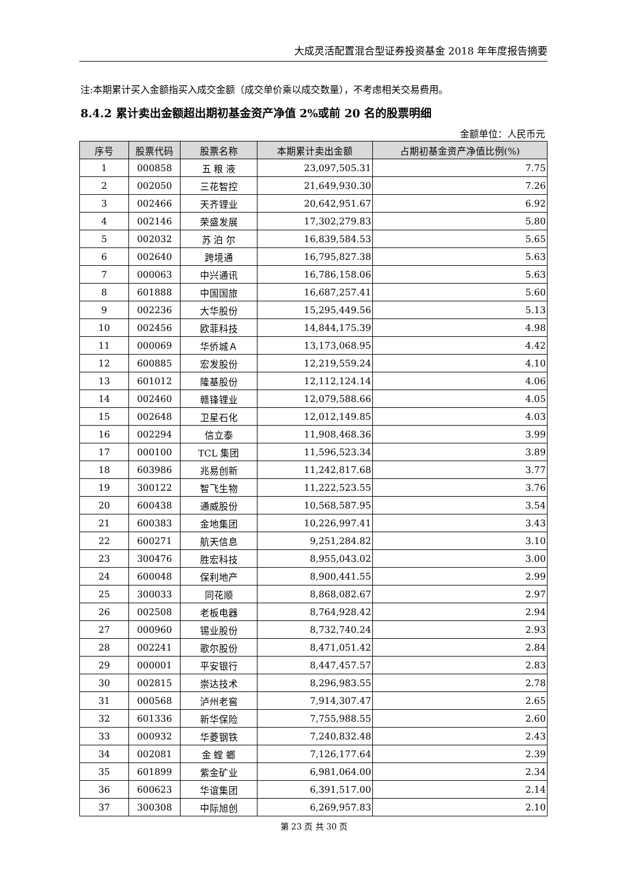大成灵活配置混合型证券投资基金 2018 年年度报告摘要
注:本期累计买入金额指买入成交金额（成交单价乘以成交数量），不考虑相关交易费用。
8.4.2 累计卖出金额超出期初基金资产净值 2%或前 20 名的股票明细
金额单位：人民币元
| 序号 | 股票代码 | 股票名称 | 本期累计卖出金额 | 占期初基金资产净值比例(%) |
| --- | --- | --- | --- | --- |
| 1 | 000858 | 五 粮 液 | 23,097,505.31 | 7.75 |
| 2 | 002050 | 三花智控 | 21,649,930.30 | 7.26 |
| 3 | 002466 | 天齐锂业 | 20,642,951.67 | 6.92 |
| 4 | 002146 | 荣盛发展 | 17,302,279.83 | 5.80 |
| 5 | 002032 | 苏 泊 尔 | 16,839,584.53 | 5.65 |
| 6 | 002640 | 跨境通 | 16,795,827.38 | 5.63 |
| 7 | 000063 | 中兴通讯 | 16,786,158.06 | 5.63 |
| 8 | 601888 | 中国国旅 | 16,687,257.41 | 5.60 |
| 9 | 002236 | 大华股份 | 15,295,449.56 | 5.13 |
| 10 | 002456 | 欧菲科技 | 14,844,175.39 | 4.98 |
| 11 | 000069 | 华侨城Ａ | 13,173,068.95 | 4.42 |
| 12 | 600885 | 宏发股份 | 12,219,559.24 | 4.10 |
| 13 | 601012 | 隆基股份 | 12,112,124.14 | 4.06 |
| 14 | 002460 | 赣锋锂业 | 12,079,588.66 | 4.05 |
| 15 | 002648 | 卫星石化 | 12,012,149.85 | 4.03 |
| 16 | 002294 | 信立泰 | 11,908,468.36 | 3.99 |
| 17 | 000100 | TCL 集团 | 11,596,523.34 | 3.89 |
| 18 | 603986 | 兆易创新 | 11,242,817.68 | 3.77 |
| 19 | 300122 | 智飞生物 | 11,222,523.55 | 3.76 |
| 20 | 600438 | 通威股份 | 10,568,587.95 | 3.54 |
| 21 | 600383 | 金地集团 | 10,226,997.41 | 3.43 |
| 22 | 600271 | 航天信息 | 9,251,284.82 | 3.10 |
| 23 | 300476 | 胜宏科技 | 8,955,043.02 | 3.00 |
| 24 | 600048 | 保利地产 | 8,900,441.55 | 2.99 |
| 25 | 300033 | 同花顺 | 8,868,082.67 | 2.97 |
| 26 | 002508 | 老板电器 | 8,764,928.42 | 2.94 |
| 27 | 000960 | 锡业股份 | 8,732,740.24 | 2.93 |
| 28 | 002241 | 歌尔股份 | 8,471,051.42 | 2.84 |
| 29 | 000001 | 平安银行 | 8,447,457.57 | 2.83 |
| 30 | 002815 | 崇达技术 | 8,296,983.55 | 2.78 |
| 31 | 000568 | 泸州老窖 | 7,914,307.47 | 2.65 |
| 32 | 601336 | 新华保险 | 7,755,988.55 | 2.60 |
| 33 | 000932 | 华菱钢铁 | 7,240,832.48 | 2.43 |
| 34 | 002081 | 金 螳 螂 | 7,126,177.64 | 2.39 |
| 35 | 601899 | 紫金矿业 | 6,981,064.00 | 2.34 |
| 36 | 600623 | 华谊集团 | 6,391,517.00 | 2.14 |
| 37 | 300308 | 中际旭创 | 6,269,957.83 | 2.10 |
第 23 页 共 30 页